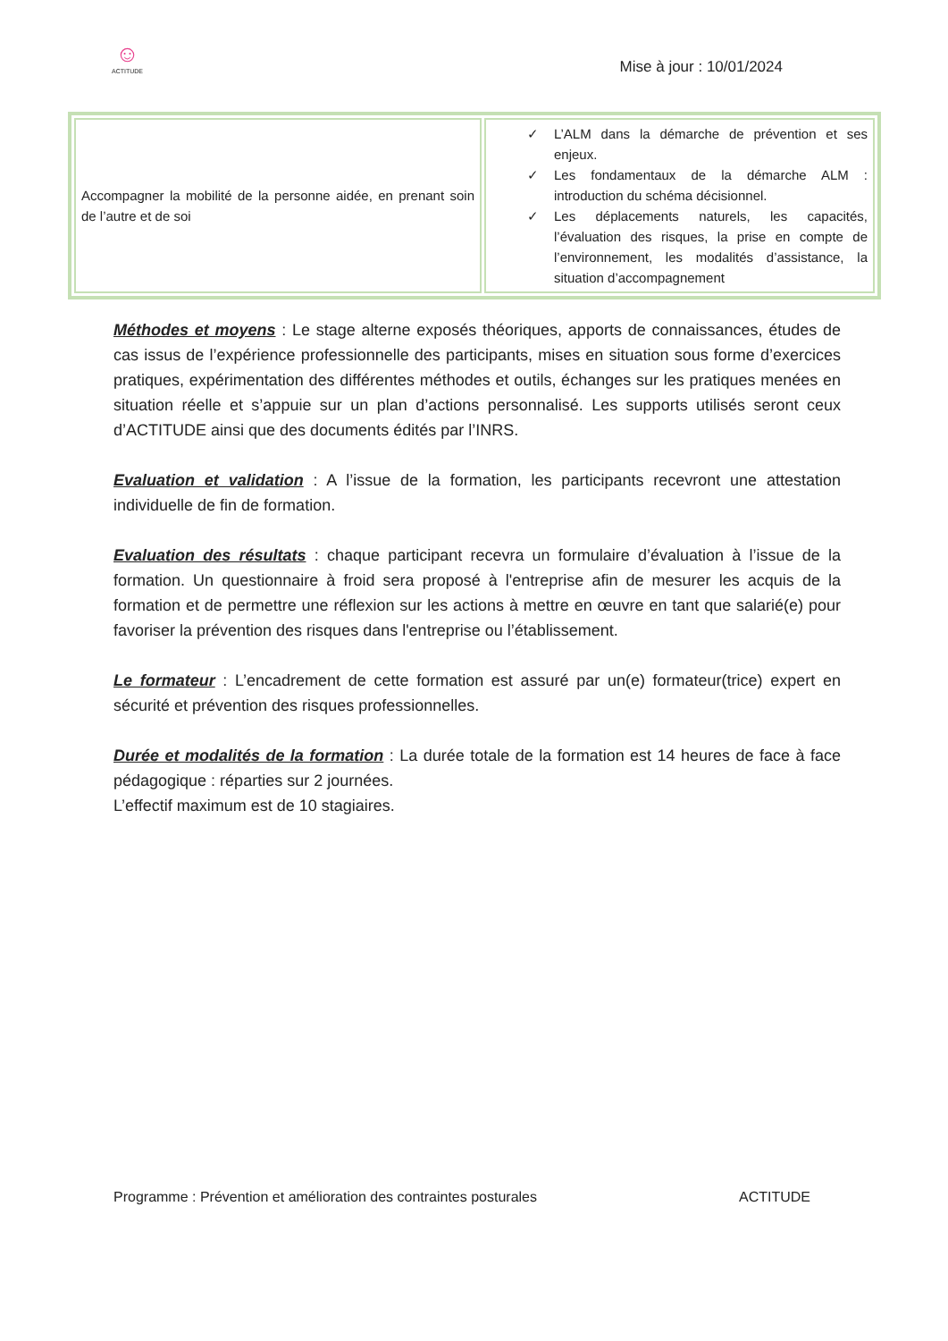☺
ACTITUDE
Mise à jour : 10/01/2024
| Accompagner la mobilité de la personne aidée, en prenant soin de l’autre et de soi | ✓ L’ALM dans la démarche de prévention et ses enjeux. ✓ Les fondamentaux de la démarche ALM : introduction du schéma décisionnel. ✓ Les déplacements naturels, les capacités, l’évaluation des risques, la prise en compte de l’environnement, les modalités d’assistance, la situation d’accompagnement |
Méthodes et moyens : Le stage alterne exposés théoriques, apports de connaissances, études de cas issus de l’expérience professionnelle des participants, mises en situation sous forme d’exercices pratiques, expérimentation des différentes méthodes et outils, échanges sur les pratiques menées en situation réelle et s’appuie sur un plan d’actions personnalisé. Les supports utilisés seront ceux d’ACTITUDE ainsi que des documents édités par l’INRS.
Evaluation et validation : A l’issue de la formation, les participants recevront une attestation individuelle de fin de formation.
Evaluation des résultats : chaque participant recevra un formulaire d’évaluation à l’issue de la formation. Un questionnaire à froid sera proposé à l'entreprise afin de mesurer les acquis de la formation et de permettre une réflexion sur les actions à mettre en œuvre en tant que salarié(e) pour favoriser la prévention des risques dans l'entreprise ou l’établissement.
Le formateur : L’encadrement de cette formation est assuré par un(e) formateur(trice) expert en sécurité et prévention des risques professionnelles.
Durée et modalités de la formation : La durée totale de la formation est 14 heures de face à face pédagogique : réparties sur 2 journées.
L’effectif maximum est de 10 stagiaires.
Programme : Prévention et amélioration des contraintes posturales ACTITUDE